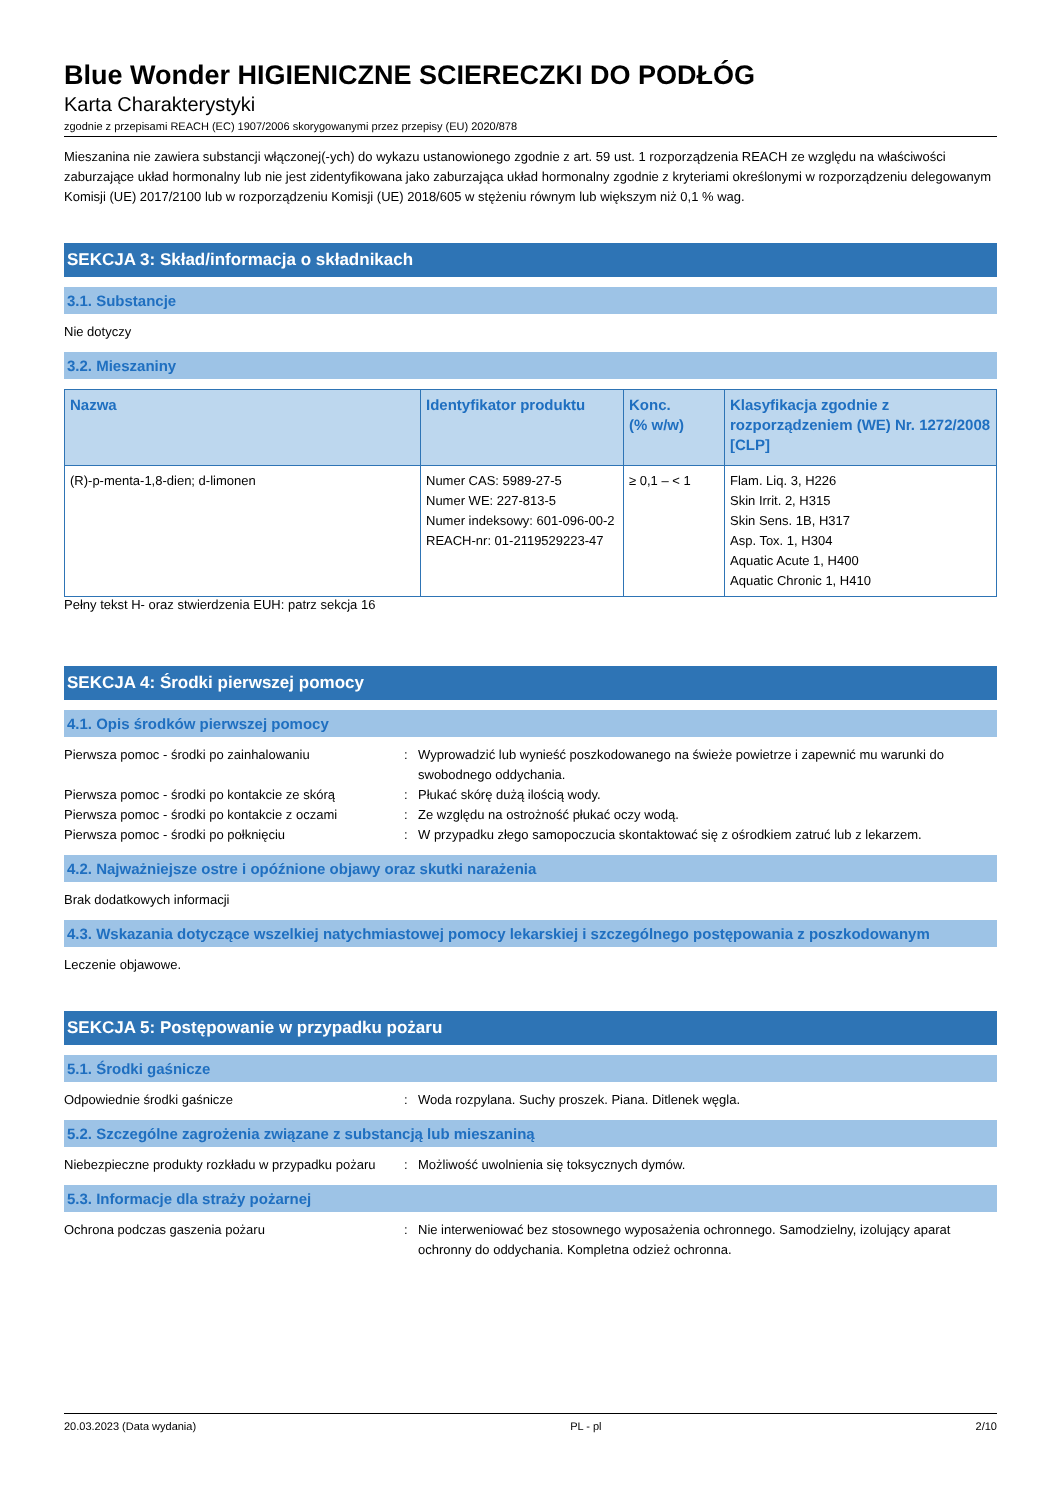Blue Wonder HIGIENICZNE SCIERECZKI DO PODŁÓG
Karta Charakterystyki
zgodnie z przepisami REACH (EC) 1907/2006 skorygowanymi przez przepisy (EU) 2020/878
Mieszanina nie zawiera substancji włączonej(-ych) do wykazu ustanowionego zgodnie z art. 59 ust. 1 rozporządzenia REACH ze względu na właściwości zaburzające układ hormonalny lub nie jest zidentyfikowana jako zaburzająca układ hormonalny zgodnie z kryteriami określonymi w rozporządzeniu delegowanym Komisji (UE) 2017/2100 lub w rozporządzeniu Komisji (UE) 2018/605 w stężeniu równym lub większym niż 0,1 % wag.
SEKCJA 3: Skład/informacja o składnikach
3.1. Substancje
Nie dotyczy
3.2. Mieszaniny
| Nazwa | Identyfikator produktu | Konc. (% w/w) | Klasyfikacja zgodnie z rozporządzeniem (WE) Nr. 1272/2008 [CLP] |
| --- | --- | --- | --- |
| (R)-p-menta-1,8-dien; d-limonen | Numer CAS: 5989-27-5 Numer WE: 227-813-5 Numer indeksowy: 601-096-00-2 REACH-nr: 01-2119529223-47 | ≥ 0,1 – < 1 | Flam. Liq. 3, H226 Skin Irrit. 2, H315 Skin Sens. 1B, H317 Asp. Tox. 1, H304 Aquatic Acute 1, H400 Aquatic Chronic 1, H410 |
Pełny tekst H- oraz stwierdzenia EUH: patrz sekcja 16
SEKCJA 4: Środki pierwszej pomocy
4.1. Opis środków pierwszej pomocy
| Pierwsza pomoc - środki po zainhalowaniu | : | Wyprowadzić lub wynieść poszkodowanego na świeże powietrze i zapewnić mu warunki do swobodnego oddychania. |
| Pierwsza pomoc - środki po kontakcie ze skórą | : | Płukać skórę dużą ilością wody. |
| Pierwsza pomoc - środki po kontakcie z oczami | : | Ze względu na ostrożność płukać oczy wodą. |
| Pierwsza pomoc - środki po połknięciu | : | W przypadku złego samopoczucia skontaktować się z ośrodkiem zatruć lub z lekarzem. |
4.2. Najważniejsze ostre i opóźnione objawy oraz skutki narażenia
Brak dodatkowych informacji
4.3. Wskazania dotyczące wszelkiej natychmiastowej pomocy lekarskiej i szczególnego postępowania z poszkodowanym
Leczenie objawowe.
SEKCJA 5: Postępowanie w przypadku pożaru
5.1. Środki gaśnicze
| Odpowiednie środki gaśnicze | : | Woda rozpylana. Suchy proszek. Piana. Ditlenek węgla. |
5.2. Szczególne zagrożenia związane z substancją lub mieszaniną
| Niebezpieczne produkty rozkładu w przypadku pożaru | : | Możliwość uwolnienia się toksycznych dymów. |
5.3. Informacje dla straży pożarnej
| Ochrona podczas gaszenia pożaru | : | Nie interweniować bez stosownego wyposażenia ochronnego. Samodzielny, izolujący aparat ochronny do oddychania. Kompletna odzież ochronna. |
20.03.2023 (Data wydania) PL - pl 2/10